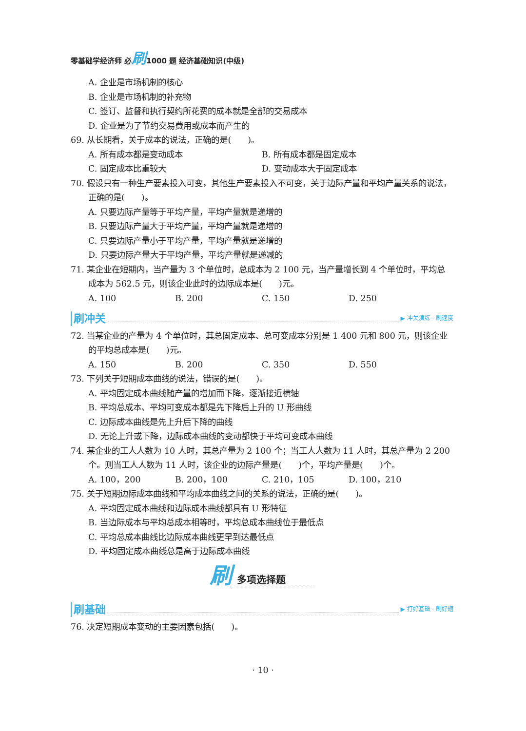零基础学经济师 必刷1000 题 经济基础知识(中级)
A. 企业是市场机制的核心
B. 企业是市场机制的补充物
C. 签订、监督和执行契约所花费的成本就是全部的交易成本
D. 企业是为了节约交易费用或成本而产生的
69. 从长期看，关于成本的说法，正确的是(　　)。
A. 所有成本都是变动成本 B. 所有成本都是固定成本
C. 固定成本比重较大 D. 变动成本大于固定成本
70. 假设只有一种生产要素投入可变，其他生产要素投入不可变，关于边际产量和平均产量关系的说法，正确的是(　　)。
A. 只要边际产量等于平均产量，平均产量就是递增的
B. 只要边际产量大于平均产量，平均产量就是递增的
C. 只要边际产量小于平均产量，平均产量就是递增的
D. 只要边际产量大于平均产量，平均产量就是递减的
71. 某企业在短期内，当产量为 3 个单位时，总成本为 2 100 元，当产量增长到 4 个单位时，平均总成本为 562.5 元，则该企业此时的边际成本是(　　)元。
A. 100 B. 200 C. 150 D. 250
刷冲关 ▶ 冲关演练 · 刷速度
72. 当某企业的产量为 4 个单位时，其总固定成本、总可变成本分别是 1 400 元和 800 元，则该企业的平均总成本是(　　)元。
A. 150 B. 200 C. 350 D. 550
73. 下列关于短期成本曲线的说法，错误的是(　　)。
A. 平均固定成本曲线随产量的增加而下降，逐渐接近横轴
B. 平均总成本、平均可变成本都是先下降后上升的 U 形曲线
C. 边际成本曲线是先上升后下降的曲线
D. 无论上升或下降，边际成本曲线的变动都快于平均可变成本曲线
74. 某企业的工人人数为 10 人时，其总产量为 2 100 个；当工人人数为 11 人时，其总产量为 2 200 个。则当工人人数为 11 人时，该企业的边际产量是(　　)个，平均产量是(　　)个。
A. 100，200 B. 200，100 C. 210，105 D. 100，210
75. 关于短期边际成本曲线和平均成本曲线之间的关系的说法，正确的是(　　)。
A. 平均固定成本曲线和边际成本曲线都具有 U 形特征
B. 当边际成本与平均总成本相等时，平均总成本曲线位于最低点
C. 平均总成本曲线比边际成本曲线更早到达最低点
D. 平均固定成本曲线总是高于边际成本曲线
刷多项选择题
刷基础 ▶ 打好基础 · 刷好题
76. 决定短期成本变动的主要因素包括(　　)。
· 10 ·